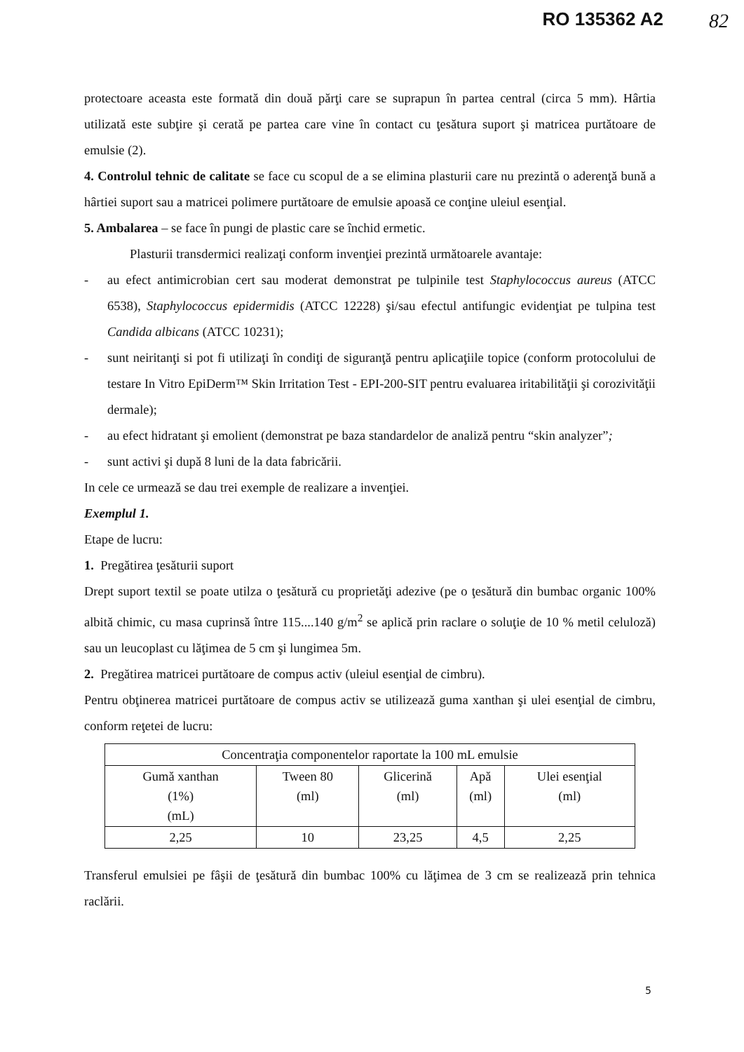RO 135362 A2 82
protectoare aceasta este formată din două părţi care se suprapun în partea central (circa 5 mm). Hârtia utilizată este subţire şi cerată pe partea care vine în contact cu ţesătura suport şi matricea purtătoare de emulsie (2).
4. Controlul tehnic de calitate se face cu scopul de a se elimina plasturii care nu prezintă o aderenţă bună a hârtiei suport sau a matricei polimere purtătoare de emulsie apoasă ce conţine uleiul esenţial.
5. Ambalarea – se face în pungi de plastic care se închid ermetic.
Plasturii transdermici realizaţi conform invenţiei prezintă următoarele avantaje:
- au efect antimicrobian cert sau moderat demonstrat pe tulpinile test Staphylococcus aureus (ATCC 6538), Staphylococcus epidermidis (ATCC 12228) şi/sau efectul antifungic evidenţiat pe tulpina test Candida albicans (ATCC 10231);
- sunt neiritanţi si pot fi utilizaţi în condiţi de siguranţă pentru aplicaţiile topice (conform protocolului de testare In Vitro EpiDerm™ Skin Irritation Test - EPI-200-SIT pentru evaluarea iritabilităţii şi corozivităţii dermale);
- au efect hidratant şi emolient (demonstrat pe baza standardelor de analiză pentru “skin analyzer”;
- sunt activi şi după 8 luni de la data fabricării.
In cele ce urmează se dau trei exemple de realizare a invenţiei.
Exemplul 1.
Etape de lucru:
1. Pregătirea ţesăturii suport
Drept suport textil se poate utilza o ţesătură cu proprietăţi adezive (pe o ţesătură din bumbac organic 100% albită chimic, cu masa cuprinsă între 115....140 g/m<sup>2</sup> se aplică prin raclare o soluţie de 10 % metil celuloză) sau un leucoplast cu lăţimea de 5 cm şi lungimea 5m.
2. Pregătirea matricei purtătoare de compus activ (uleiul esenţial de cimbru).
Pentru obţinerea matricei purtătoare de compus activ se utilizează guma xanthan şi ulei esenţial de cimbru, conform reţetei de lucru:
| Concentraţia componentelor raportate la 100 mL emulsie | | | | |
| --- | --- | --- | --- | --- |
| Gumă xanthan (1%) (mL) | Tween 80 (ml) | Glicerină (ml) | Apă (ml) | Ulei esenţial (ml) |
| 2,25 | 10 | 23,25 | 4,5 | 2,25 |
Transferul emulsiei pe fâşii de ţesătură din bumbac 100% cu lăţimea de 3 cm se realizează prin tehnica raclării.
5